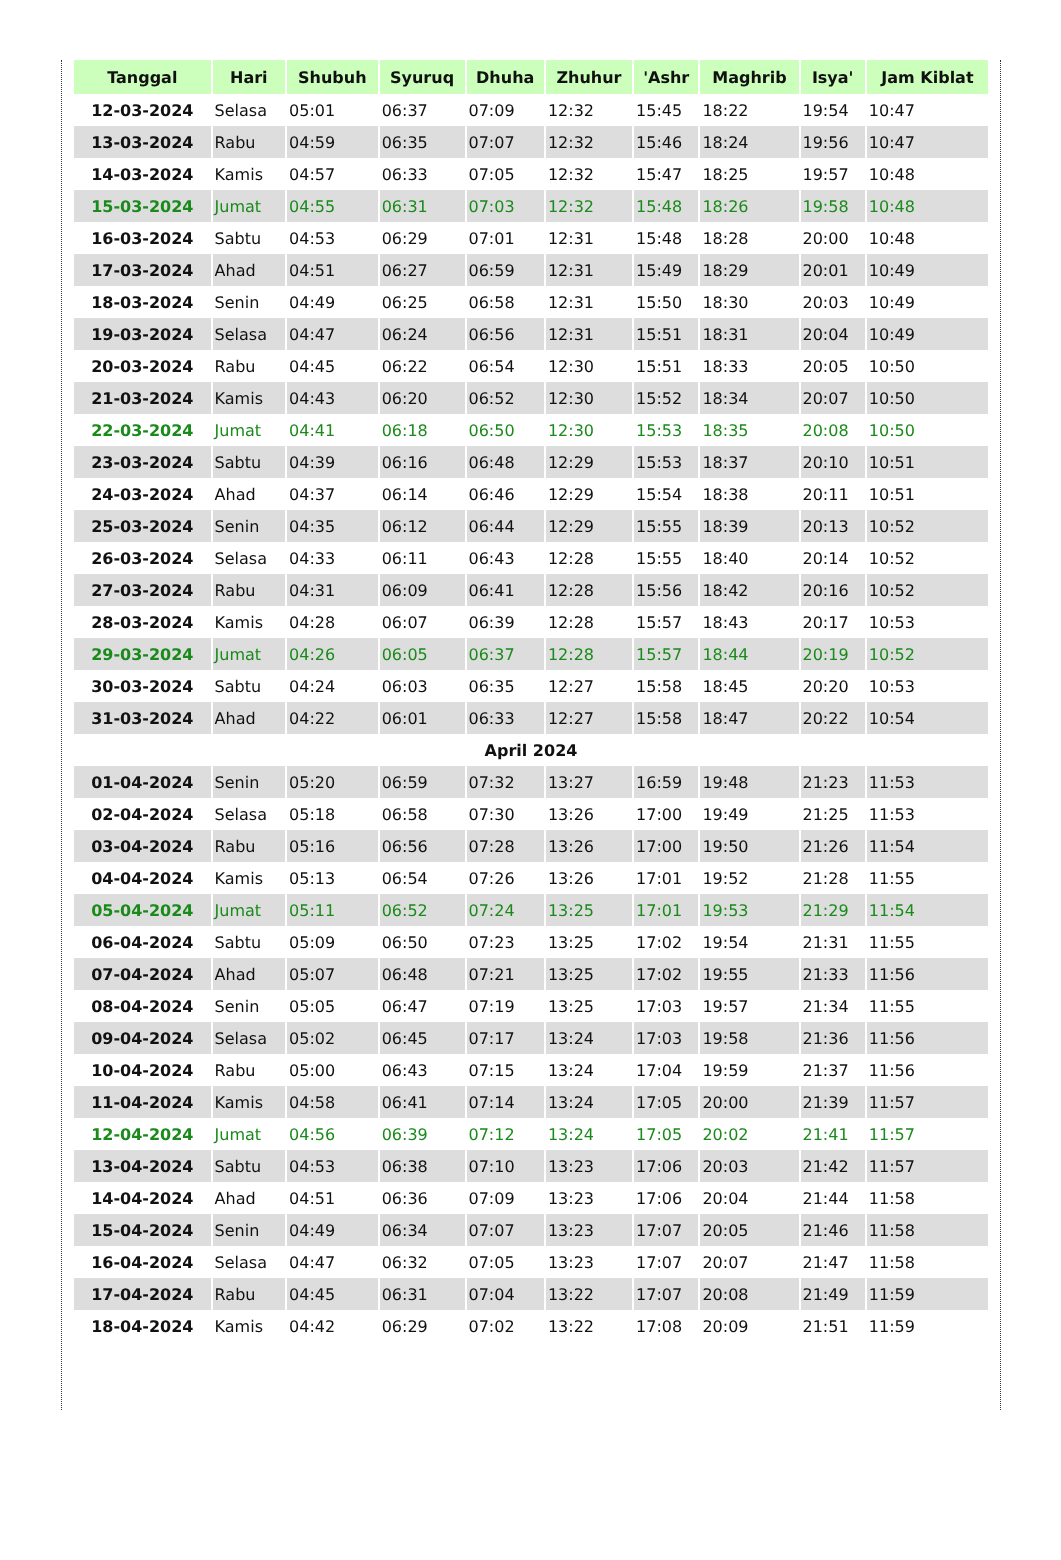| Tanggal | Hari | Shubuh | Syuruq | Dhuha | Zhuhur | 'Ashr | Maghrib | Isya' | Jam Kiblat |
| --- | --- | --- | --- | --- | --- | --- | --- | --- | --- |
| 12-03-2024 | Selasa | 05:01 | 06:37 | 07:09 | 12:32 | 15:45 | 18:22 | 19:54 | 10:47 |
| 13-03-2024 | Rabu | 04:59 | 06:35 | 07:07 | 12:32 | 15:46 | 18:24 | 19:56 | 10:47 |
| 14-03-2024 | Kamis | 04:57 | 06:33 | 07:05 | 12:32 | 15:47 | 18:25 | 19:57 | 10:48 |
| 15-03-2024 | Jumat | 04:55 | 06:31 | 07:03 | 12:32 | 15:48 | 18:26 | 19:58 | 10:48 |
| 16-03-2024 | Sabtu | 04:53 | 06:29 | 07:01 | 12:31 | 15:48 | 18:28 | 20:00 | 10:48 |
| 17-03-2024 | Ahad | 04:51 | 06:27 | 06:59 | 12:31 | 15:49 | 18:29 | 20:01 | 10:49 |
| 18-03-2024 | Senin | 04:49 | 06:25 | 06:58 | 12:31 | 15:50 | 18:30 | 20:03 | 10:49 |
| 19-03-2024 | Selasa | 04:47 | 06:24 | 06:56 | 12:31 | 15:51 | 18:31 | 20:04 | 10:49 |
| 20-03-2024 | Rabu | 04:45 | 06:22 | 06:54 | 12:30 | 15:51 | 18:33 | 20:05 | 10:50 |
| 21-03-2024 | Kamis | 04:43 | 06:20 | 06:52 | 12:30 | 15:52 | 18:34 | 20:07 | 10:50 |
| 22-03-2024 | Jumat | 04:41 | 06:18 | 06:50 | 12:30 | 15:53 | 18:35 | 20:08 | 10:50 |
| 23-03-2024 | Sabtu | 04:39 | 06:16 | 06:48 | 12:29 | 15:53 | 18:37 | 20:10 | 10:51 |
| 24-03-2024 | Ahad | 04:37 | 06:14 | 06:46 | 12:29 | 15:54 | 18:38 | 20:11 | 10:51 |
| 25-03-2024 | Senin | 04:35 | 06:12 | 06:44 | 12:29 | 15:55 | 18:39 | 20:13 | 10:52 |
| 26-03-2024 | Selasa | 04:33 | 06:11 | 06:43 | 12:28 | 15:55 | 18:40 | 20:14 | 10:52 |
| 27-03-2024 | Rabu | 04:31 | 06:09 | 06:41 | 12:28 | 15:56 | 18:42 | 20:16 | 10:52 |
| 28-03-2024 | Kamis | 04:28 | 06:07 | 06:39 | 12:28 | 15:57 | 18:43 | 20:17 | 10:53 |
| 29-03-2024 | Jumat | 04:26 | 06:05 | 06:37 | 12:28 | 15:57 | 18:44 | 20:19 | 10:52 |
| 30-03-2024 | Sabtu | 04:24 | 06:03 | 06:35 | 12:27 | 15:58 | 18:45 | 20:20 | 10:53 |
| 31-03-2024 | Ahad | 04:22 | 06:01 | 06:33 | 12:27 | 15:58 | 18:47 | 20:22 | 10:54 |
| April 2024 | | | | | | | | | |
| 01-04-2024 | Senin | 05:20 | 06:59 | 07:32 | 13:27 | 16:59 | 19:48 | 21:23 | 11:53 |
| 02-04-2024 | Selasa | 05:18 | 06:58 | 07:30 | 13:26 | 17:00 | 19:49 | 21:25 | 11:53 |
| 03-04-2024 | Rabu | 05:16 | 06:56 | 07:28 | 13:26 | 17:00 | 19:50 | 21:26 | 11:54 |
| 04-04-2024 | Kamis | 05:13 | 06:54 | 07:26 | 13:26 | 17:01 | 19:52 | 21:28 | 11:55 |
| 05-04-2024 | Jumat | 05:11 | 06:52 | 07:24 | 13:25 | 17:01 | 19:53 | 21:29 | 11:54 |
| 06-04-2024 | Sabtu | 05:09 | 06:50 | 07:23 | 13:25 | 17:02 | 19:54 | 21:31 | 11:55 |
| 07-04-2024 | Ahad | 05:07 | 06:48 | 07:21 | 13:25 | 17:02 | 19:55 | 21:33 | 11:56 |
| 08-04-2024 | Senin | 05:05 | 06:47 | 07:19 | 13:25 | 17:03 | 19:57 | 21:34 | 11:55 |
| 09-04-2024 | Selasa | 05:02 | 06:45 | 07:17 | 13:24 | 17:03 | 19:58 | 21:36 | 11:56 |
| 10-04-2024 | Rabu | 05:00 | 06:43 | 07:15 | 13:24 | 17:04 | 19:59 | 21:37 | 11:56 |
| 11-04-2024 | Kamis | 04:58 | 06:41 | 07:14 | 13:24 | 17:05 | 20:00 | 21:39 | 11:57 |
| 12-04-2024 | Jumat | 04:56 | 06:39 | 07:12 | 13:24 | 17:05 | 20:02 | 21:41 | 11:57 |
| 13-04-2024 | Sabtu | 04:53 | 06:38 | 07:10 | 13:23 | 17:06 | 20:03 | 21:42 | 11:57 |
| 14-04-2024 | Ahad | 04:51 | 06:36 | 07:09 | 13:23 | 17:06 | 20:04 | 21:44 | 11:58 |
| 15-04-2024 | Senin | 04:49 | 06:34 | 07:07 | 13:23 | 17:07 | 20:05 | 21:46 | 11:58 |
| 16-04-2024 | Selasa | 04:47 | 06:32 | 07:05 | 13:23 | 17:07 | 20:07 | 21:47 | 11:58 |
| 17-04-2024 | Rabu | 04:45 | 06:31 | 07:04 | 13:22 | 17:07 | 20:08 | 21:49 | 11:59 |
| 18-04-2024 | Kamis | 04:42 | 06:29 | 07:02 | 13:22 | 17:08 | 20:09 | 21:51 | 11:59 |